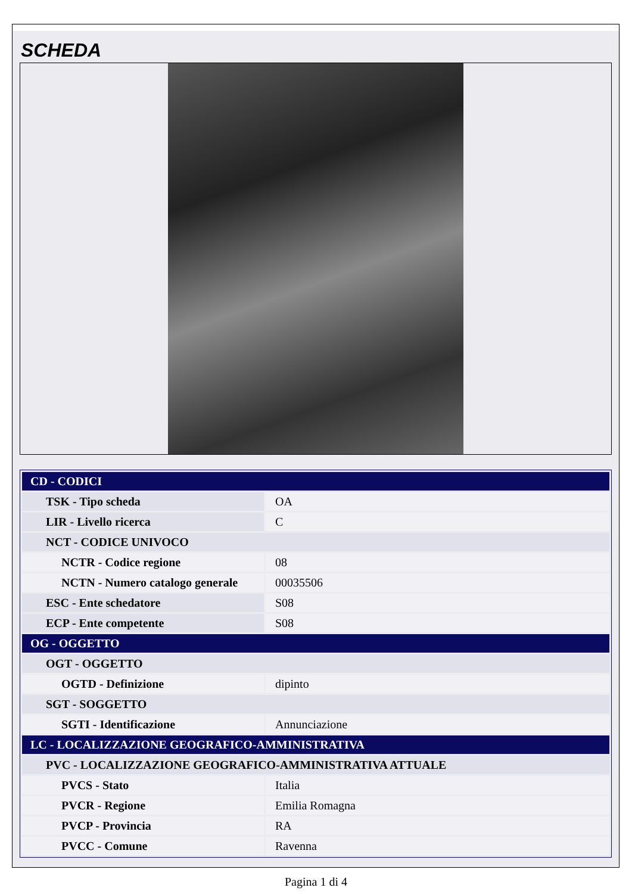SCHEDA
| CD - CODICI | |
| TSK - Tipo scheda | OA |
| LIR - Livello ricerca | C |
| NCT - CODICE UNIVOCO | |
| NCTR - Codice regione | 08 |
| NCTN - Numero catalogo generale | 00035506 |
| ESC - Ente schedatore | S08 |
| ECP - Ente competente | S08 |
| OG - OGGETTO | |
| OGT - OGGETTO | |
| OGTD - Definizione | dipinto |
| SGT - SOGGETTO | |
| SGTI - Identificazione | Annunciazione |
| LC - LOCALIZZAZIONE GEOGRAFICO-AMMINISTRATIVA | |
| PVC - LOCALIZZAZIONE GEOGRAFICO-AMMINISTRATIVA ATTUALE | |
| PVCS - Stato | Italia |
| PVCR - Regione | Emilia Romagna |
| PVCP - Provincia | RA |
| PVCC - Comune | Ravenna |
Pagina 1 di 4